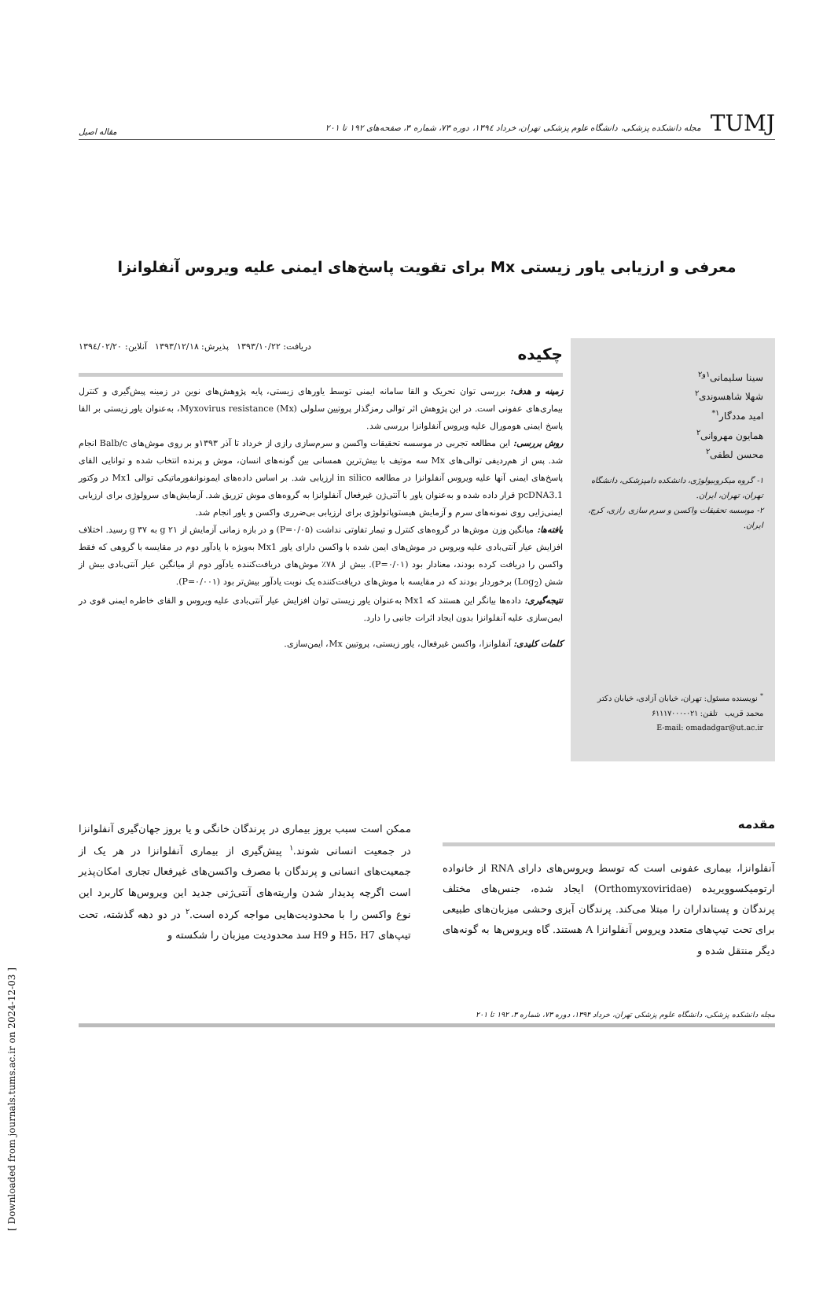TUMJ مجله دانشکده پزشکی، دانشگاه علوم پزشکی تهران، خرداد ۱۳۹٤، دوره ۷۳، شماره ۳، صفحه‌های ۱۹۲ تا ۲۰۱
مقاله اصیل
معرفی و ارزیابی یاور زیستی Mx برای تقویت پاسخ‌های ایمنی علیه ویروس آنفلوانزا
سینا سلیمانی<sup>۱و۲</sup>
شهلا شاهسوندی<sup>۲</sup>
امید مددگار<sup>۱*</sup>
همایون مهروانی<sup>۲</sup>
محسن لطفی<sup>۲</sup>
۱- گروه میکروبیولوژی، دانشکده دامپزشکی، دانشگاه تهران، تهران، ایران.
۲- موسسه تحقیقات واکسن و سرم سازی رازی، کرج، ایران.
<sup>*</sup> نویسنده مسئول: تهران، خیابان آزادی، خیابان دکتر محمد قریب تلفن: ۰۲۱-۶۱۱۱۷۰۰۰
E-mail: omadadgar@ut.ac.ir
چکیده دریافت: ۱۳۹۳/۱۰/۲۲ پذیرش: ۱۳۹۳/۱۲/۱۸ آنلاین: ۱۳۹٤/۰۲/۲۰
زمینه و هدف: بررسی توان تحریک و القا سامانه ایمنی توسط یاورهای زیستی، پایه پژوهش‌های نوین در زمینه پیش‌گیری و کنترل بیماری‌های عفونی است. در این پژوهش اثر توالی رمزگذار پروتیین سلولی Myxovirus resistance (Mx)، به‌عنوان یاور زیستی بر القا پاسخ ایمنی هومورال علیه ویروس آنفلوانزا بررسی شد.
روش بررسی: این مطالعه تجربی در موسسه تحقیقات واکسن و سرم‌سازی رازی از خرداد تا آذر ۱۳۹۳و بر روی موش‌های Balb/c انجام شد. پس از هم‌ردیفی توالی‌های Mx سه موتیف با بیش‌ترین همسانی بین گونه‌های انسان، موش و پرنده انتخاب شده و توانایی القای پاسخ‌های ایمنی آنها علیه ویروس آنفلوانزا در مطالعه in silico ارزیابی شد. بر اساس داده‌های ایمونوانفورماتیکی توالی Mx1 در وکتور pcDNA3.1 قرار داده شده و به‌عنوان یاور با آنتی‌ژن غیرفعال آنفلوانزا به گروه‌های موش تزریق شد. آزمایش‌های سرولوژی برای ارزیابی ایمنی‌زایی روی نمونه‌های سرم و آزمایش هیستوپاتولوژی برای ارزیابی بی‌ضرری واکسن و یاور انجام شد.
یافته‌ها: میانگین وزن موش‌ها در گروه‌های کنترل و تیمار تفاوتی نداشت (P=۰/۰۵) و در بازه زمانی آزمایش از g ۲۱ به g ۳۷ رسید. اختلاف افزایش عیار آنتی‌بادی علیه ویروس در موش‌های ایمن شده با واکسن دارای یاور Mx1 به‌ویژه با یادآور دوم در مقایسه با گروهی که فقط واکسن را دریافت کرده بودند، معنادار بود (P=۰/۰۱). بیش از ۷۸٪ موش‌های دریافت‌کننده یادآور دوم از میانگین عیار آنتی‌بادی بیش از شش (Log<sub>2</sub>) برخوردار بودند که در مقایسه با موش‌های دریافت‌کننده یک نوبت یادآور بیش‌تر بود (P=۰/۰۰۱).
نتیجه‌گیری: داده‌ها بیانگر این هستند که Mx1 به‌عنوان یاور زیستی توان افزایش عیار آنتی‌بادی علیه ویروس و القای خاطره ایمنی قوی در ایمن‌سازی علیه آنفلوانزا بدون ایجاد اثرات جانبی را دارد.
کلمات کلیدی: آنفلوانزا، واکسن غیرفعال، یاور زیستی، پروتیین Mx، ایمن‌سازی.
مقدمه
آنفلوانزا، بیماری عفونی است که توسط ویروس‌های دارای RNA از خانواده ارتومیکسوویریده (Orthomyxoviridae) ایجاد شده، جنس‌های مختلف پرندگان و پستانداران را مبتلا می‌کند. پرندگان آبزی وحشی میزبان‌های طبیعی برای تحت تیپ‌های متعدد ویروس آنفلوانزا A هستند. گاه ویروس‌ها به گونه‌های دیگر منتقل شده و
ممکن است سبب بروز بیماری در پرندگان خانگی و یا بروز جهان‌گیری آنفلوانزا در جمعیت انسانی شوند.<sup>۱</sup> پیش‌گیری از بیماری آنفلوانزا در هر یک از جمعیت‌های انسانی و پرندگان با مصرف واکسن‌های غیرفعال تجاری امکان‌پذیر است اگرچه پدیدار شدن واریته‌های آنتی‌ژنی جدید این ویروس‌ها کاربرد این نوع واکسن را با محدودیت‌هایی مواجه کرده است.<sup>۲</sup> در دو دهه گذشته، تحت تیپ‌های H5، H7 و H9 سد محدودیت میزبان را شکسته و
مجله دانشکده پزشکی، دانشگاه علوم پزشکی تهران، خرداد ۱۳۹۴، دوره ۷۳، شماره ۳، ۱۹۲ تا ۲۰۱
[ Downloaded from journals.tums.ac.ir on 2024-12-03 ]